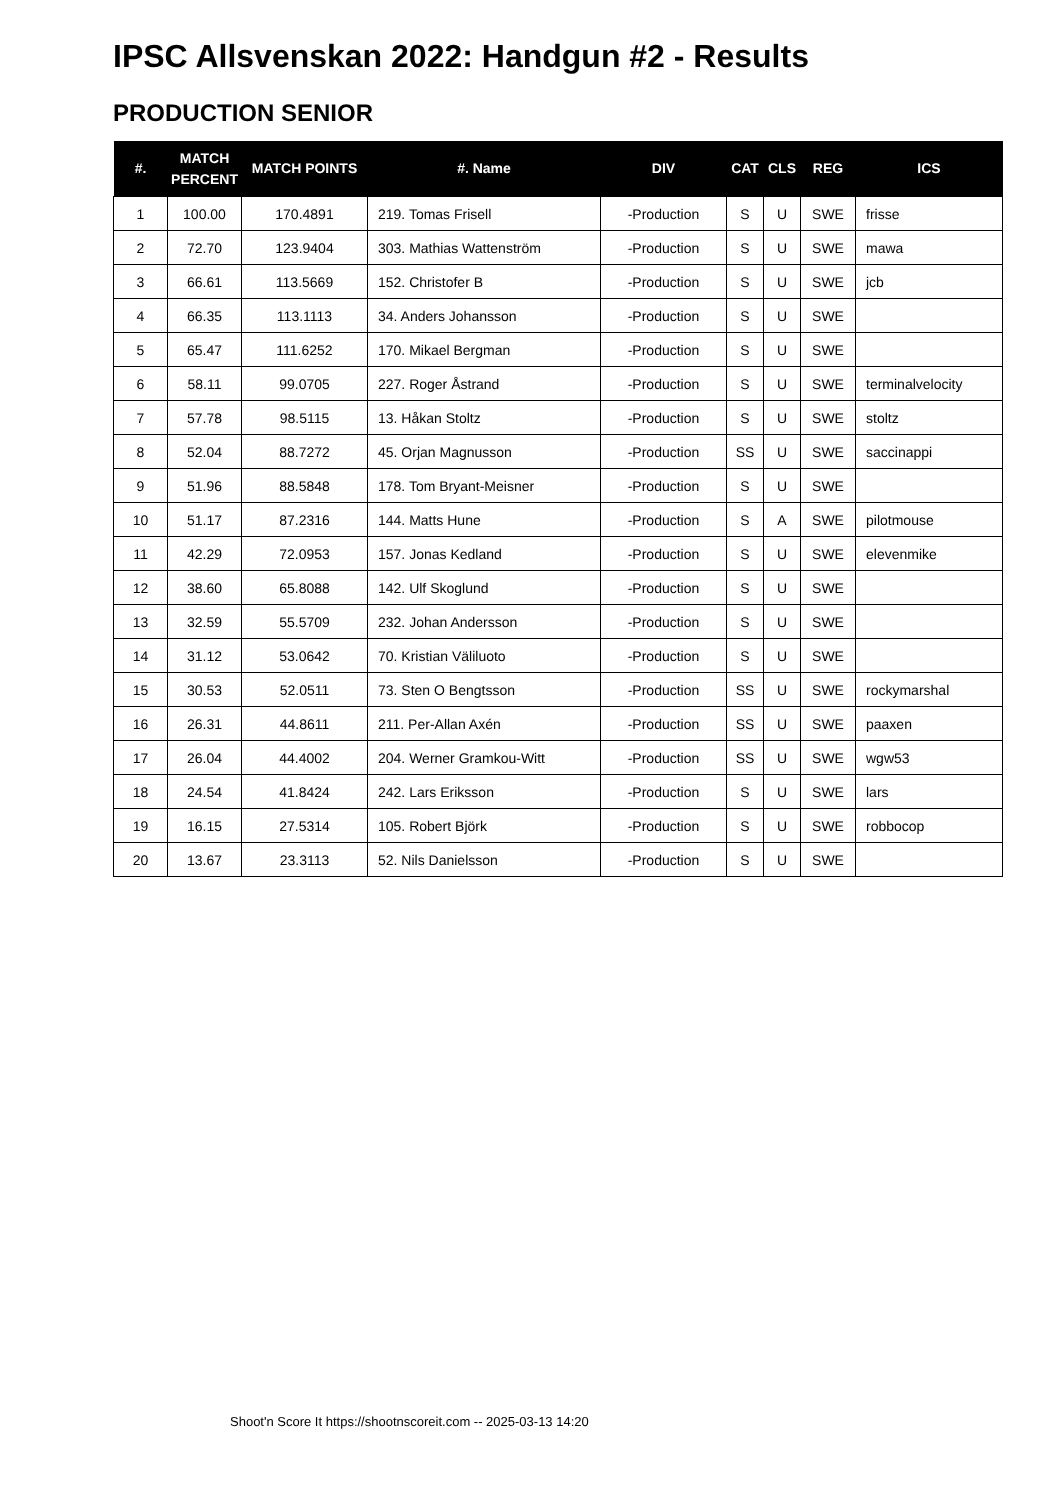IPSC Allsvenskan 2022: Handgun #2 - Results
PRODUCTION SENIOR
| #. | MATCH PERCENT | MATCH POINTS | #. Name | DIV | CAT | CLS | REG | ICS |
| --- | --- | --- | --- | --- | --- | --- | --- | --- |
| 1 | 100.00 | 170.4891 | 219. Tomas Frisell | -Production | S | U | SWE | frisse |
| 2 | 72.70 | 123.9404 | 303. Mathias Wattenström | -Production | S | U | SWE | mawa |
| 3 | 66.61 | 113.5669 | 152. Christofer B | -Production | S | U | SWE | jcb |
| 4 | 66.35 | 113.1113 | 34. Anders Johansson | -Production | S | U | SWE | |
| 5 | 65.47 | 111.6252 | 170. Mikael Bergman | -Production | S | U | SWE | |
| 6 | 58.11 | 99.0705 | 227. Roger Åstrand | -Production | S | U | SWE | terminalvelocity |
| 7 | 57.78 | 98.5115 | 13. Håkan Stoltz | -Production | S | U | SWE | stoltz |
| 8 | 52.04 | 88.7272 | 45. Orjan Magnusson | -Production | SS | U | SWE | saccinappi |
| 9 | 51.96 | 88.5848 | 178. Tom Bryant-Meisner | -Production | S | U | SWE | |
| 10 | 51.17 | 87.2316 | 144. Matts Hune | -Production | S | A | SWE | pilotmouse |
| 11 | 42.29 | 72.0953 | 157. Jonas Kedland | -Production | S | U | SWE | elevenmike |
| 12 | 38.60 | 65.8088 | 142. Ulf Skoglund | -Production | S | U | SWE | |
| 13 | 32.59 | 55.5709 | 232. Johan Andersson | -Production | S | U | SWE | |
| 14 | 31.12 | 53.0642 | 70. Kristian Väliluoto | -Production | S | U | SWE | |
| 15 | 30.53 | 52.0511 | 73. Sten O Bengtsson | -Production | SS | U | SWE | rockymarshal |
| 16 | 26.31 | 44.8611 | 211. Per-Allan Axén | -Production | SS | U | SWE | paaxen |
| 17 | 26.04 | 44.4002 | 204. Werner Gramkou-Witt | -Production | SS | U | SWE | wgw53 |
| 18 | 24.54 | 41.8424 | 242. Lars Eriksson | -Production | S | U | SWE | lars |
| 19 | 16.15 | 27.5314 | 105. Robert Björk | -Production | S | U | SWE | robbocop |
| 20 | 13.67 | 23.3113 | 52. Nils Danielsson | -Production | S | U | SWE | |
Shoot'n Score It https://shootnscoreit.com -- 2025-03-13 14:20